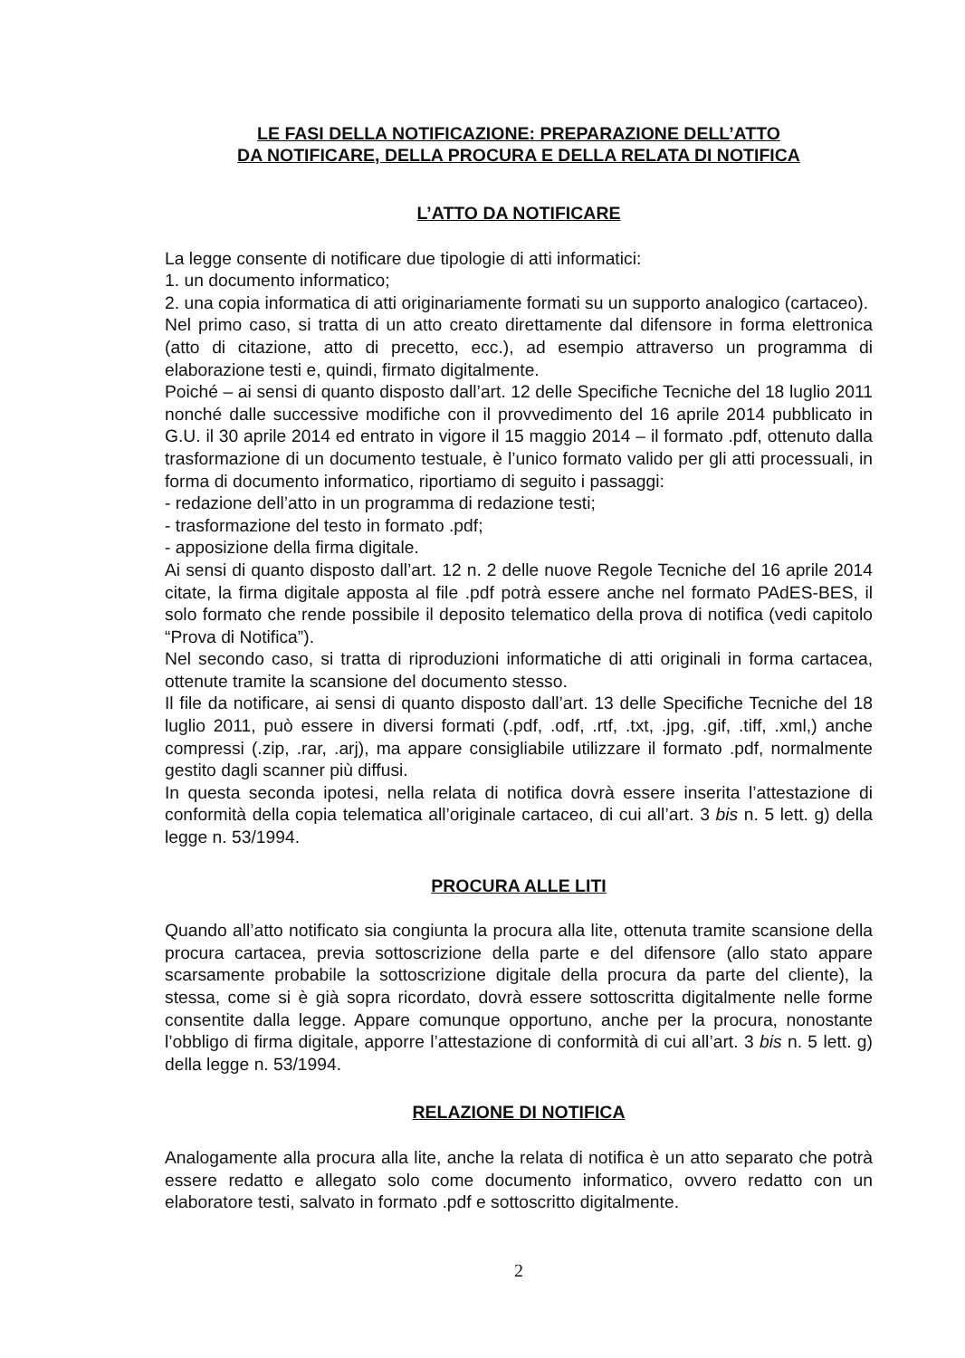LE FASI DELLA NOTIFICAZIONE: PREPARAZIONE DELL’ATTO
DA NOTIFICARE, DELLA PROCURA E DELLA RELATA DI NOTIFICA
L’ATTO DA NOTIFICARE
La legge consente di notificare due tipologie di atti informatici:
1. un documento informatico;
2. una copia informatica di atti originariamente formati su un supporto analogico (cartaceo).
Nel primo caso, si tratta di un atto creato direttamente dal difensore in forma elettronica (atto di citazione, atto di precetto, ecc.), ad esempio attraverso un programma di elaborazione testi e, quindi, firmato digitalmente.
Poiché – ai sensi di quanto disposto dall’art. 12 delle Specifiche Tecniche del 18 luglio 2011 nonché dalle successive modifiche con il provvedimento del 16 aprile 2014 pubblicato in G.U. il 30 aprile 2014 ed entrato in vigore il 15 maggio 2014 – il formato .pdf, ottenuto dalla trasformazione di un documento testuale, è l’unico formato valido per gli atti processuali, in forma di documento informatico, riportiamo di seguito i passaggi:
- redazione dell’atto in un programma di redazione testi;
- trasformazione del testo in formato .pdf;
- apposizione della firma digitale.
Ai sensi di quanto disposto dall’art. 12 n. 2 delle nuove Regole Tecniche del 16 aprile 2014 citate, la firma digitale apposta al file .pdf potrà essere anche nel formato PAdES-BES, il solo formato che rende possibile il deposito telematico della prova di notifica (vedi capitolo “Prova di Notifica”).
Nel secondo caso, si tratta di riproduzioni informatiche di atti originali in forma cartacea, ottenute tramite la scansione del documento stesso.
Il file da notificare, ai sensi di quanto disposto dall’art. 13 delle Specifiche Tecniche del 18 luglio 2011, può essere in diversi formati (.pdf, .odf, .rtf, .txt, .jpg, .gif, .tiff, .xml,) anche compressi (.zip, .rar, .arj), ma appare consigliabile utilizzare il formato .pdf, normalmente gestito dagli scanner più diffusi.
In questa seconda ipotesi, nella relata di notifica dovrà essere inserita l’attestazione di conformità della copia telematica all’originale cartaceo, di cui all’art. 3 bis n. 5 lett. g) della legge n. 53/1994.
PROCURA ALLE LITI
Quando all’atto notificato sia congiunta la procura alla lite, ottenuta tramite scansione della procura cartacea, previa sottoscrizione della parte e del difensore (allo stato appare scarsamente probabile la sottoscrizione digitale della procura da parte del cliente), la stessa, come si è già sopra ricordato, dovrà essere sottoscritta digitalmente nelle forme consentite dalla legge. Appare comunque opportuno, anche per la procura, nonostante l’obbligo di firma digitale, apporre l’attestazione di conformità di cui all’art. 3 bis n. 5 lett. g) della legge n. 53/1994.
RELAZIONE DI NOTIFICA
Analogamente alla procura alla lite, anche la relata di notifica è un atto separato che potrà essere redatto e allegato solo come documento informatico, ovvero redatto con un elaboratore testi, salvato in formato .pdf e sottoscritto digitalmente.
2